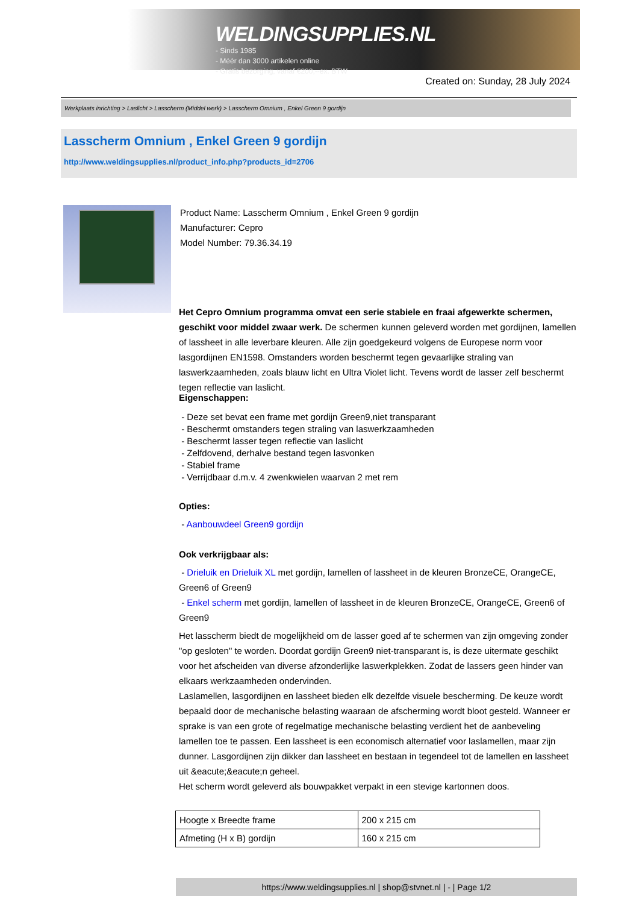WELDINGSUPPLIES.NL
- Sinds 1985
- Méér dan 3000 artikelen online
- Gratis bezorging, vanaf €200,--ex. BTW
Created on: Sunday, 28 July 2024
Werkplaats inrichting > Laslicht > Lasscherm (Middel werk) > Lasscherm Omnium , Enkel Green 9 gordijn
Lasscherm Omnium , Enkel Green 9 gordijn
http://www.weldingsupplies.nl/product_info.php?products_id=2706
Product Name: Lasscherm Omnium , Enkel Green 9 gordijn
Manufacturer: Cepro
Model Number: 79.36.34.19
Het Cepro Omnium programma omvat een serie stabiele en fraai afgewerkte schermen, geschikt voor middel zwaar werk. De schermen kunnen geleverd worden met gordijnen, lamellen of lassheet in alle leverbare kleuren. Alle zijn goedgekeurd volgens de Europese norm voor lasgordijnen EN1598. Omstanders worden beschermt tegen gevaarlijke straling van laswerkzaamheden, zoals blauw licht en Ultra Violet licht. Tevens wordt de lasser zelf beschermt tegen reflectie van laslicht.
Eigenschappen:
- Deze set bevat een frame met gordijn Green9,niet transparant
- Beschermt omstanders tegen straling van laswerkzaamheden
- Beschermt lasser tegen reflectie van laslicht
- Zelfdovend, derhalve bestand tegen lasvonken
- Stabiel frame
- Verrijdbaar d.m.v. 4 zwenkwielen waarvan 2 met rem
Opties:
- Aanbouwdeel Green9 gordijn
Ook verkrijgbaar als:
- Drieluik en Drieluik XL met gordijn, lamellen of lassheet in de kleuren BronzeCE, OrangeCE, Green6 of Green9
- Enkel scherm met gordijn, lamellen of lassheet in de kleuren BronzeCE, OrangeCE, Green6 of Green9
Het lasscherm biedt de mogelijkheid om de lasser goed af te schermen van zijn omgeving zonder "op gesloten" te worden. Doordat gordijn Green9 niet-transparant is, is deze uitermate geschikt voor het afscheiden van diverse afzonderlijke laswerkplekken. Zodat de lassers geen hinder van elkaars werkzaamheden ondervinden.
Laslamellen, lasgordijnen en lassheet bieden elk dezelfde visuele bescherming. De keuze wordt bepaald door de mechanische belasting waaraan de afscherming wordt bloot gesteld. Wanneer er sprake is van een grote of regelmatige mechanische belasting verdient het de aanbeveling lamellen toe te passen. Een lassheet is een economisch alternatief voor laslamellen, maar zijn dunner. Lasgordijnen zijn dikker dan lassheet en bestaan in tegendeel tot de lamellen en lassheet uit &eacute;&eacute;n geheel.
Het scherm wordt geleverd als bouwpakket verpakt in een stevige kartonnen doos.
| Hoogte x Breedte frame | 200 x 215 cm |
| Afmeting (H x B) gordijn | 160 x 215 cm |
https://www.weldingsupplies.nl | shop@stvnet.nl | - | Page 1/2